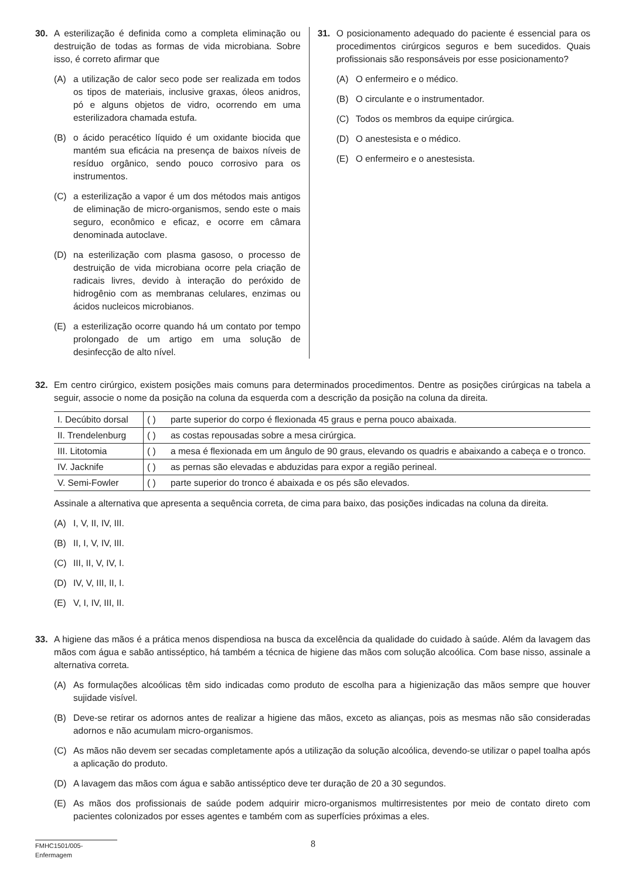30. A esterilização é definida como a completa eliminação ou destruição de todas as formas de vida microbiana. Sobre isso, é correto afirmar que
(A) a utilização de calor seco pode ser realizada em todos os tipos de materiais, inclusive graxas, óleos anidros, pó e alguns objetos de vidro, ocorrendo em uma esterilizadora chamada estufa.
(B) o ácido peracético líquido é um oxidante biocida que mantém sua eficácia na presença de baixos níveis de resíduo orgânico, sendo pouco corrosivo para os instrumentos.
(C) a esterilização a vapor é um dos métodos mais antigos de eliminação de micro-organismos, sendo este o mais seguro, econômico e eficaz, e ocorre em câmara denominada autoclave.
(D) na esterilização com plasma gasoso, o processo de destruição de vida microbiana ocorre pela criação de radicais livres, devido à interação do peróxido de hidrogênio com as membranas celulares, enzimas ou ácidos nucleicos microbianos.
(E) a esterilização ocorre quando há um contato por tempo prolongado de um artigo em uma solução de desinfecção de alto nível.
31. O posicionamento adequado do paciente é essencial para os procedimentos cirúrgicos seguros e bem sucedidos. Quais profissionais são responsáveis por esse posicionamento?
(A) O enfermeiro e o médico.
(B) O circulante e o instrumentador.
(C) Todos os membros da equipe cirúrgica.
(D) O anestesista e o médico.
(E) O enfermeiro e o anestesista.
32. Em centro cirúrgico, existem posições mais comuns para determinados procedimentos. Dentre as posições cirúrgicas na tabela a seguir, associe o nome da posição na coluna da esquerda com a descrição da posição na coluna da direita.
| I. Decúbito dorsal | ( ) | parte superior do corpo é flexionada 45 graus e perna pouco abaixada. |
| II. Trendelenburg | ( ) | as costas repousadas sobre a mesa cirúrgica. |
| III. Litotomia | ( ) | a mesa é flexionada em um ângulo de 90 graus, elevando os quadris e abaixando a cabeça e o tronco. |
| IV. Jacknife | ( ) | as pernas são elevadas e abduzidas para expor a região perineal. |
| V. Semi-Fowler | ( ) | parte superior do tronco é abaixada e os pés são elevados. |
Assinale a alternativa que apresenta a sequência correta, de cima para baixo, das posições indicadas na coluna da direita.
(A) I, V, II, IV, III.
(B) II, I, V, IV, III.
(C) III, II, V, IV, I.
(D) IV, V, III, II, I.
(E) V, I, IV, III, II.
33. A higiene das mãos é a prática menos dispendiosa na busca da excelência da qualidade do cuidado à saúde. Além da lavagem das mãos com água e sabão antisséptico, há também a técnica de higiene das mãos com solução alcoólica. Com base nisso, assinale a alternativa correta.
(A) As formulações alcoólicas têm sido indicadas como produto de escolha para a higienização das mãos sempre que houver sujidade visível.
(B) Deve-se retirar os adornos antes de realizar a higiene das mãos, exceto as alianças, pois as mesmas não são consideradas adornos e não acumulam micro-organismos.
(C) As mãos não devem ser secadas completamente após a utilização da solução alcoólica, devendo-se utilizar o papel toalha após a aplicação do produto.
(D) A lavagem das mãos com água e sabão antisséptico deve ter duração de 20 a 30 segundos.
(E) As mãos dos profissionais de saúde podem adquirir micro-organismos multirresistentes por meio de contato direto com pacientes colonizados por esses agentes e também com as superfícies próximas a eles.
FMHC1501/005-Enfermagem
8